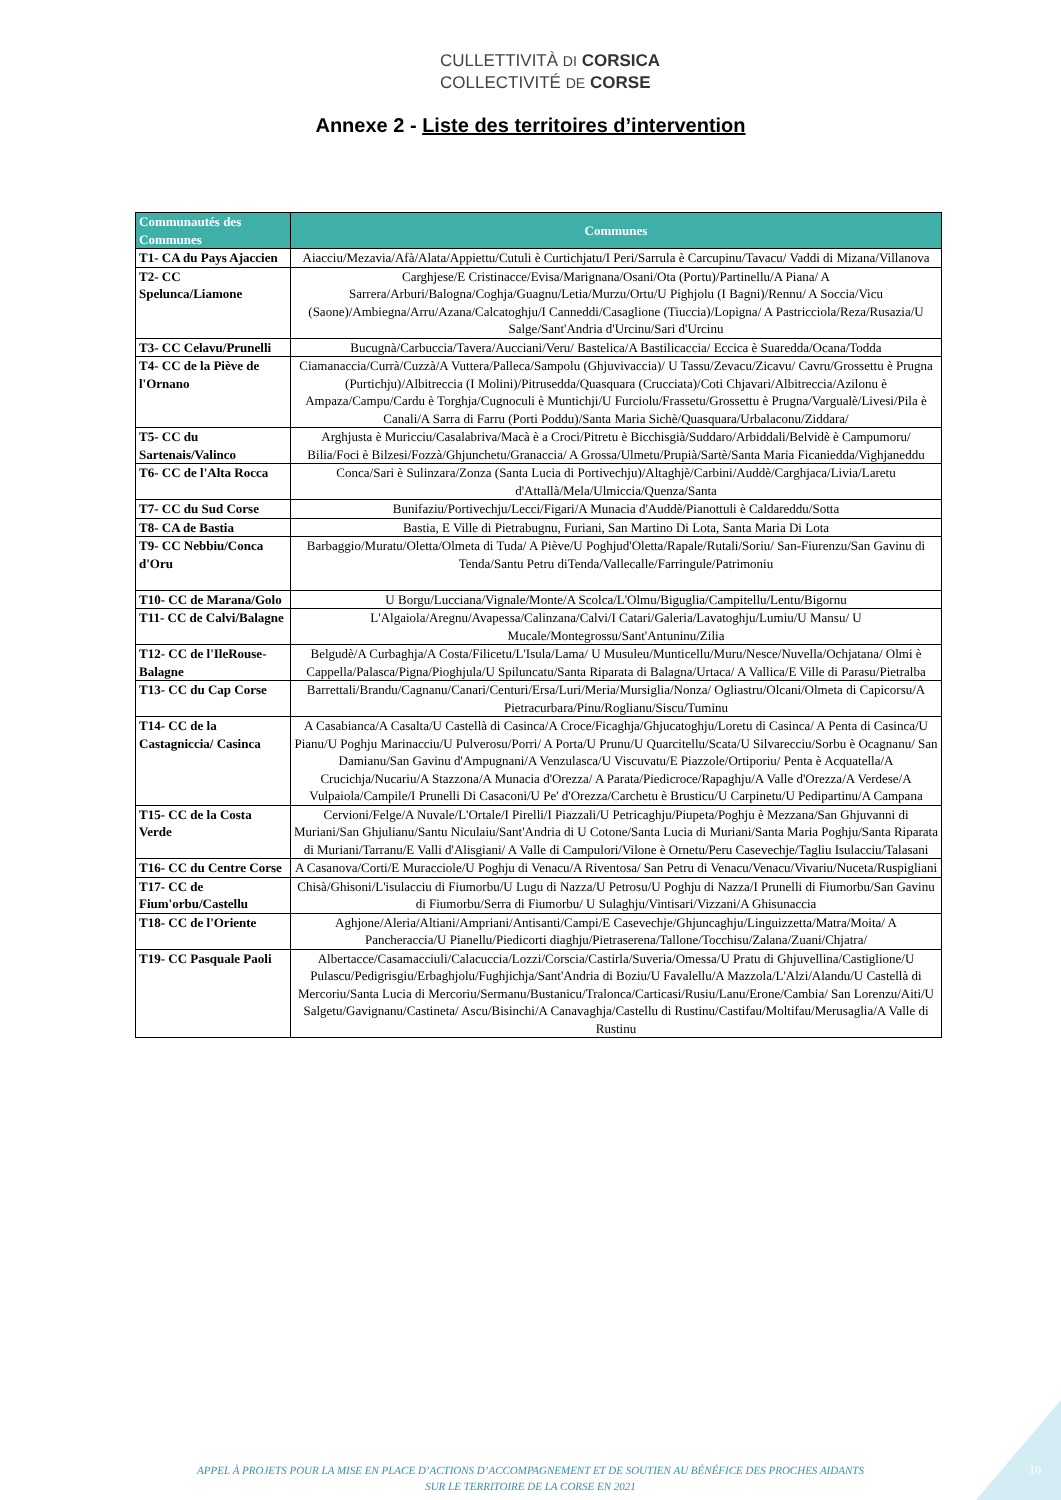CULLETTIVITÀ DI CORSICA
COLLECTIVITÉ DE CORSE
Annexe 2 - Liste des territoires d’intervention
| Communautés des Communes | Communes |
| --- | --- |
| T1- CA du Pays Ajaccien | Aiacciu/Mezavia/Afà/Alata/Appiettu/Cutuli è Curtichjatu/I Peri/Sarrula è Carcupinu/Tavacu/ Vaddi di Mizana/Villanova |
| T2- CC Spelunca/Liamone | Carghjese/E Cristinacce/Evisa/Marignana/Osani/Ota (Portu)/Partinellu/A Piana/ A Sarrera/Arburi/Balogna/Coghja/Guagnu/Letia/Murzu/Ortu/U Pighjolu (I Bagni)/Rennu/ A Soccia/Vicu (Saone)/Ambiegna/Arru/Azana/Calcatoghju/I Canneddi/Casaglione (Tiuccia)/Lopigna/ A Pastricciola/Reza/Rusazia/U Salge/Sant'Andria d'Urcinu/Sari d'Urcinu |
| T3- CC Celavu/Prunelli | Bucugnà/Carbuccia/Tavera/Aucciani/Veru/ Bastelica/A Bastilicaccia/ Eccica è Suaredda/Ocana/Todda |
| T4- CC de la Piève de l'Ornano | Ciamanaccia/Currà/Cuzzà/A Vuttera/Palleca/Sampolu (Ghjuvivaccia)/ U Tassu/Zevacu/Zicavu/ Cavru/Grossettu è Prugna (Purtichju)/Albitreccia (I Molini)/Pitrusedda/Quasquara (Crucciata)/Coti Chjavari/Albitreccia/Azilonu è Ampaza/Campu/Cardu è Torghja/Cugnoculi è Muntichji/U Furciolu/Frassetu/Grossettu è Prugna/Vargualè/Livesi/Pila è Canali/A Sarra di Farru (Porti Poddu)/Santa Maria Sichè/Quasquara/Urbalaconu/Ziddara/ |
| T5- CC du Sartenais/Valinco | Arghjusta è Muricciu/Casalabriva/Macà è a Croci/Pitretu è Bicchisgià/Suddaro/Arbiddali/Belvidè è Campumoru/ Bilia/Foci è Bilzesi/Fozzà/Ghjunchetu/Granaccia/ A Grossa/Ulmetu/Prupià/Sartè/Santa Maria Ficaniedda/Vighjaneddu |
| T6- CC de l'Alta Rocca | Conca/Sari è Sulinzara/Zonza (Santa Lucia di Portivechju)/Altaghjè/Carbini/Auddè/Carghjaca/Livia/Laretu d'Attallà/Mela/Ulmiccia/Quenza/Santa |
| T7- CC du Sud Corse | Bunifaziu/Portivechju/Lecci/Figari/A Munacia d'Auddè/Pianottuli è Caldareddu/Sotta |
| T8- CA de Bastia | Bastia, E Ville di Pietrabugnu, Furiani, San Martino Di Lota, Santa Maria Di Lota |
| T9- CC Nebbiu/Conca d'Oru | Barbaggio/Muratu/Oletta/Olmeta di Tuda/ A Piève/U Poghjud'Oletta/Rapale/Rutali/Soriu/ San-Fiurenzu/San Gavinu di Tenda/Santu Petru diTenda/Vallecalle/Farringule/Patrimoniu |
| T10- CC de Marana/Golo | U Borgu/Lucciana/Vignale/Monte/A Scolca/L'Olmu/Biguglia/Campitellu/Lentu/Bigornu |
| T11- CC de Calvi/Balagne | L'Algaiola/Aregnu/Avapessa/Calinzana/Calvi/I Catari/Galeria/Lavatoghju/Lumiu/U Mansu/ U Mucale/Montegrossu/Sant'Antuninu/Zilia |
| T12- CC de l'IleRouse-Balagne | Belgudè/A Curbaghja/A Costa/Filicetu/L'Isula/Lama/ U Musuleu/Munticellu/Muru/Nesce/Nuvella/Ochjatana/ Olmi è Cappella/Palasca/Pigna/Pioghjula/U Spiluncatu/Santa Riparata di Balagna/Urtaca/ A Vallica/E Ville di Parasu/Pietralba |
| T13- CC du Cap Corse | Barrettali/Brandu/Cagnanu/Canari/Centuri/Ersa/Luri/Meria/Mursiglia/Nonza/ Ogliastru/Olcani/Olmeta di Capicorsu/A Pietracurbara/Pinu/Roglianu/Siscu/Tuminu |
| T14- CC de la Castagniccia/ Casinca | A Casabianca/A Casalta/U Castellà di Casinca/A Croce/Ficaghja/Ghjucatoghju/Loretu di Casinca/ A Penta di Casinca/U Pianu/U Poghju Marinacciu/U Pulverosu/Porri/ A Porta/U Prunu/U Quarcitellu/Scata/U Silvarecciu/Sorbu è Ocagnanu/ San Damianu/San Gavinu d'Ampugnani/A Venzulasca/U Viscuvatu/E Piazzole/Ortiporiu/ Penta è Acquatella/A Crucichja/Nucariu/A Stazzona/A Munacia d'Orezza/ A Parata/Piedicroce/Rapaghju/A Valle d'Orezza/A Verdese/A Vulpaiola/Campile/I Prunelli Di Casaconi/U Pe' d'Orezza/Carchetu è Brusticu/U Carpinetu/U Pedipartinu/A Campana |
| T15- CC de la Costa Verde | Cervioni/Felge/A Nuvale/L'Ortale/I Pirelli/I Piazzali/U Petricaghju/Piupeta/Poghju è Mezzana/San Ghjuvanni di Muriani/San Ghjulianu/Santu Niculaiu/Sant'Andria di U Cotone/Santa Lucia di Muriani/Santa Maria Poghju/Santa Riparata di Muriani/Tarranu/E Valli d'Alisgiani/ A Valle di Campulori/Vilone è Ornetu/Peru Casevechje/Tagliu Isulacciu/Talasani |
| T16- CC du Centre Corse | A Casanova/Corti/E Muracciole/U Poghju di Venacu/A Riventosa/ San Petru di Venacu/Venacu/Vivariu/Nuceta/Ruspigliani |
| T17- CC de Fium'orbu/Castellu | Chisà/Ghisoni/L'isulacciu di Fiumorbu/U Lugu di Nazza/U Petrosu/U Poghju di Nazza/I Prunelli di Fiumorbu/San Gavinu di Fiumorbu/Serra di Fiumorbu/ U Sulaghju/Vintisari/Vizzani/A Ghisunaccia |
| T18- CC de l'Oriente | Aghjone/Aleria/Altiani/Ampriani/Antisanti/Campi/E Casevechje/Ghjuncaghju/Linguizzetta/Matra/Moita/ A Pancheraccia/U Pianellu/Piedicorti diaghju/Pietraserena/Tallone/Tocchisu/Zalana/Zuani/Chjatra/ |
| T19- CC Pasquale Paoli | Albertacce/Casamacciuli/Calacuccia/Lozzi/Corscia/Castirla/Suveria/Omessa/U Pratu di Ghjuvellina/Castiglione/U Pulascu/Pedigrisgiu/Erbaghjolu/Fughjichja/Sant'Andria di Boziu/U Favalellu/A Mazzola/L'Alzi/Alandu/U Castellà di Mercoriu/Santa Lucia di Mercoriu/Sermanu/Bustanicu/Tralonca/Carticasi/Rusiu/Lanu/Erone/Cambia/ San Lorenzu/Aiti/U Salgetu/Gavignanu/Castineta/ Ascu/Bisinchi/A Canavaghja/Castellu di Rustinu/Castifau/Moltifau/Merusaglia/A Valle di Rustinu |
APPEL À PROJETS POUR LA MISE EN PLACE D’ACTIONS D’ACCOMPAGNEMENT ET DE SOUTIEN AU BÉNÉFICE DES PROCHES AIDANTS
SUR LE TERRITOIRE DE LA CORSE EN 2021
10